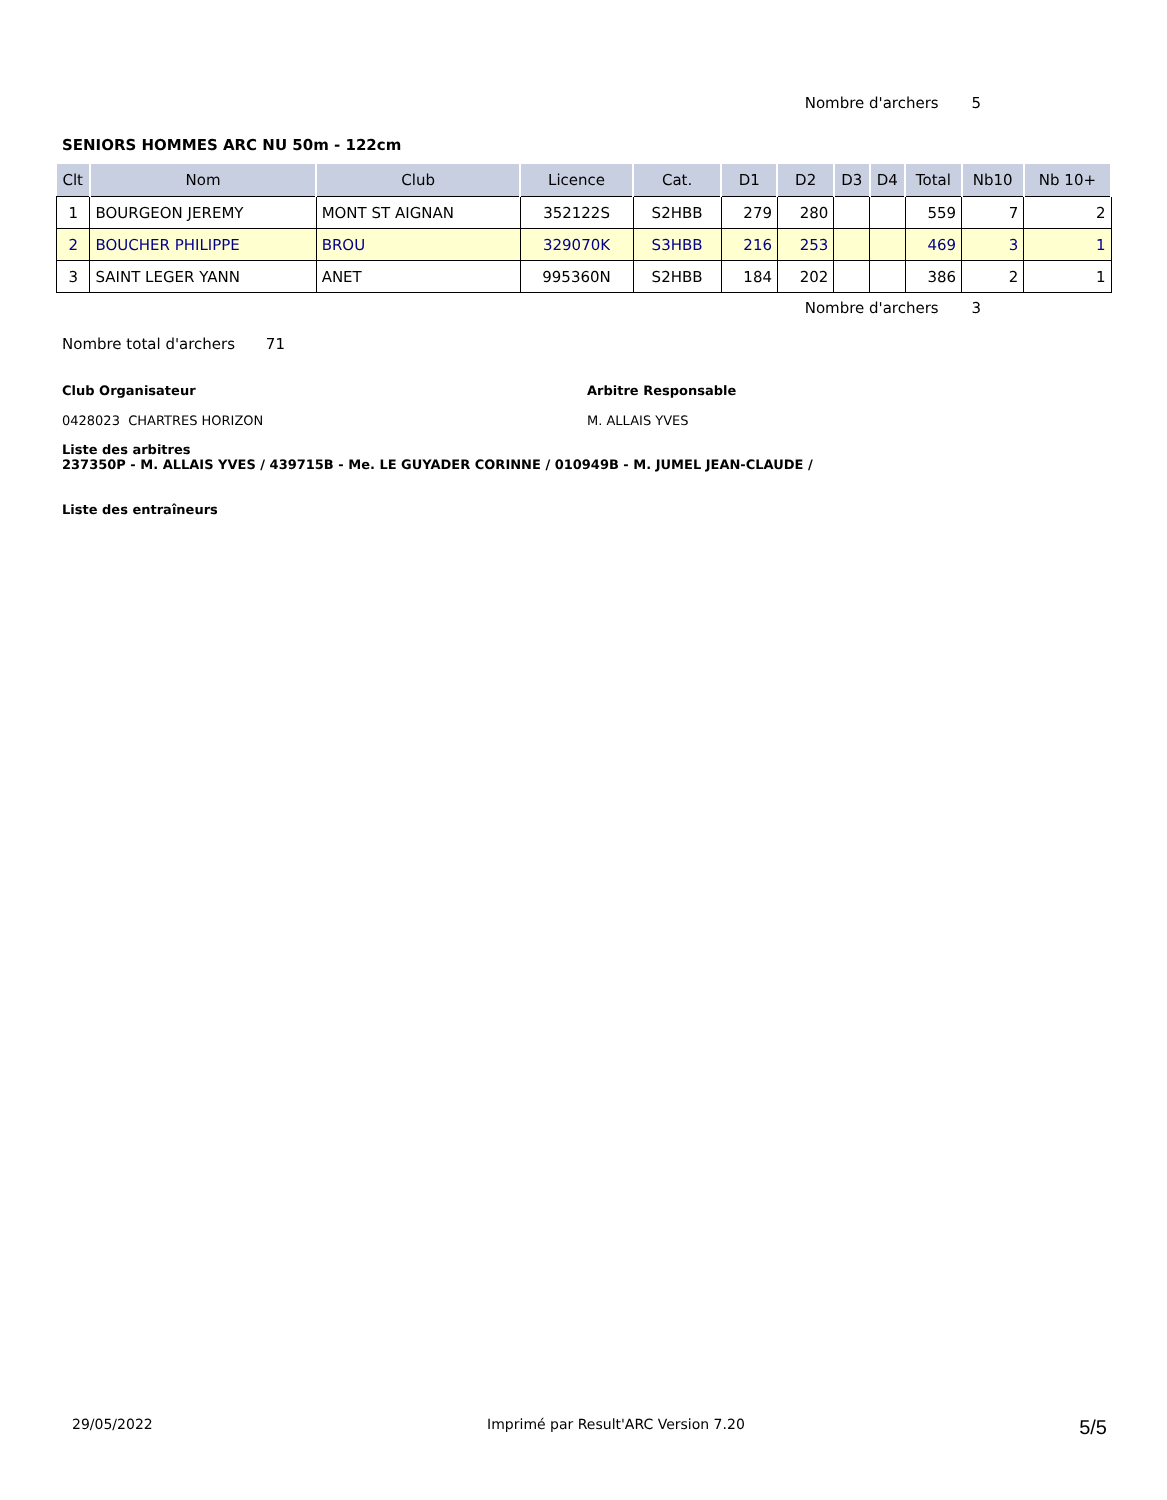Nombre d'archers 5
SENIORS HOMMES ARC NU 50m - 122cm
| Clt | Nom | Club | Licence | Cat. | D1 | D2 | D3 | D4 | Total | Nb10 | Nb 10+ |
| --- | --- | --- | --- | --- | --- | --- | --- | --- | --- | --- | --- |
| 1 | BOURGEON JEREMY | MONT ST AIGNAN | 352122S | S2HBB | 279 | 280 | | | 559 | 7 | 2 |
| 2 | BOUCHER PHILIPPE | BROU | 329070K | S3HBB | 216 | 253 | | | 469 | 3 | 1 |
| 3 | SAINT LEGER YANN | ANET | 995360N | S2HBB | 184 | 202 | | | 386 | 2 | 1 |
Nombre d'archers 3
Nombre total d'archers 71
Club Organisateur
0428023 CHARTRES HORIZON
Arbitre Responsable
M. ALLAIS YVES
Liste des arbitres
237350P - M. ALLAIS YVES / 439715B - Me. LE GUYADER CORINNE / 010949B - M. JUMEL JEAN-CLAUDE /
Liste des entraîneurs
29/05/2022 Imprimé par Result'ARC Version 7.20 5/5